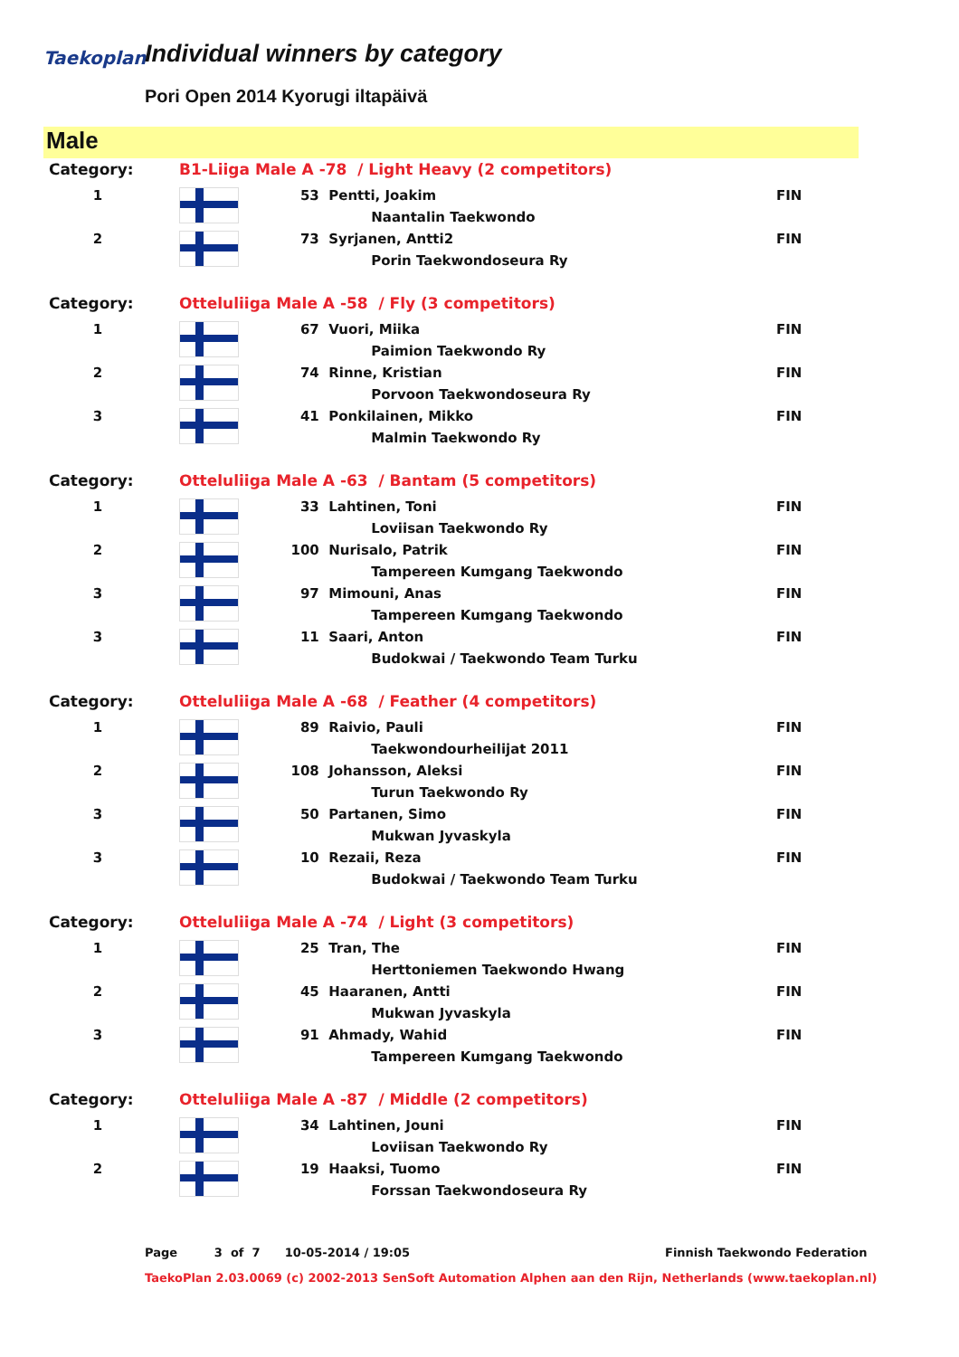Taekoplan Individual winners by category
Pori Open 2014 Kyorugi iltapäivä
Male
| Category: | | B1-Liiga Male A -78 / Light Heavy (2 competitors) | | | |
| 1 | | | 53 | Pentti, Joakim | FIN |
| | | | | Naantalin Taekwondo | |
| 2 | | | 73 | Syrjanen, Antti2 | FIN |
| | | | | Porin Taekwondoseura Ry | |
| Category: | | Otteluliiga Male A -58 / Fly (3 competitors) | | | |
| 1 | | | 67 | Vuori, Miika | FIN |
| | | | | Paimion Taekwondo Ry | |
| 2 | | | 74 | Rinne, Kristian | FIN |
| | | | | Porvoon Taekwondoseura Ry | |
| 3 | | | 41 | Ponkilainen, Mikko | FIN |
| | | | | Malmin Taekwondo Ry | |
| Category: | | Otteluliiga Male A -63 / Bantam (5 competitors) | | | |
| 1 | | | 33 | Lahtinen, Toni | FIN |
| | | | | Loviisan Taekwondo Ry | |
| 2 | | | 100 | Nurisalo, Patrik | FIN |
| | | | | Tampereen Kumgang Taekwondo | |
| 3 | | | 97 | Mimouni, Anas | FIN |
| | | | | Tampereen Kumgang Taekwondo | |
| 3 | | | 11 | Saari, Anton | FIN |
| | | | | Budokwai / Taekwondo Team Turku | |
| Category: | | Otteluliiga Male A -68 / Feather (4 competitors) | | | |
| 1 | | | 89 | Raivio, Pauli | FIN |
| | | | | Taekwondourheilijat 2011 | |
| 2 | | | 108 | Johansson, Aleksi | FIN |
| | | | | Turun Taekwondo Ry | |
| 3 | | | 50 | Partanen, Simo | FIN |
| | | | | Mukwan Jyvaskyla | |
| 3 | | | 10 | Rezaii, Reza | FIN |
| | | | | Budokwai / Taekwondo Team Turku | |
| Category: | | Otteluliiga Male A -74 / Light (3 competitors) | | | |
| 1 | | | 25 | Tran, The | FIN |
| | | | | Herttoniemen Taekwondo Hwang | |
| 2 | | | 45 | Haaranen, Antti | FIN |
| | | | | Mukwan Jyvaskyla | |
| 3 | | | 91 | Ahmady, Wahid | FIN |
| | | | | Tampereen Kumgang Taekwondo | |
| Category: | | Otteluliiga Male A -87 / Middle (2 competitors) | | | |
| 1 | | | 34 | Lahtinen, Jouni | FIN |
| | | | | Loviisan Taekwondo Ry | |
| 2 | | | 19 | Haaksi, Tuomo | FIN |
| | | | | Forssan Taekwondoseura Ry | |
Page 3 of 7 10-05-2014 / 19:05
Finnish Taekwondo Federation
TaekoPlan 2.03.0069 (c) 2002-2013 SenSoft Automation Alphen aan den Rijn, Netherlands (www.taekoplan.nl)